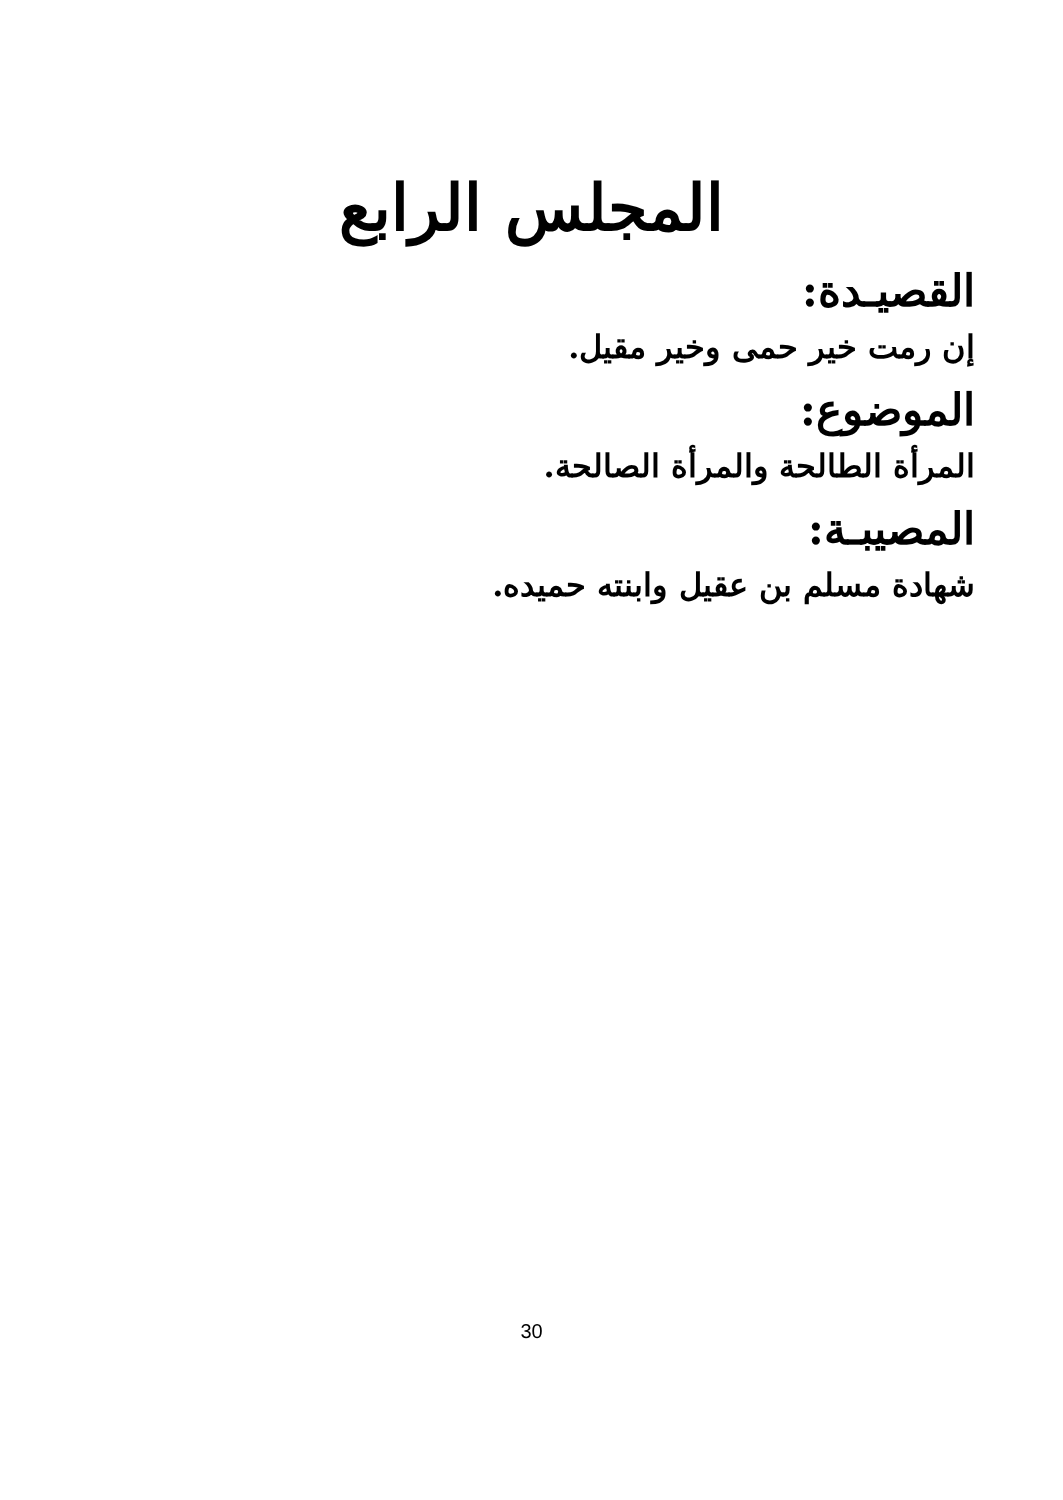المجلس الرابع
القصيـدة:
إن رمت خير حمى وخير مقيل.
الموضوع:
المرأة الطالحة والمرأة الصالحة.
المصيبـة:
شهادة مسلم بن عقيل وابنته حميده.
30